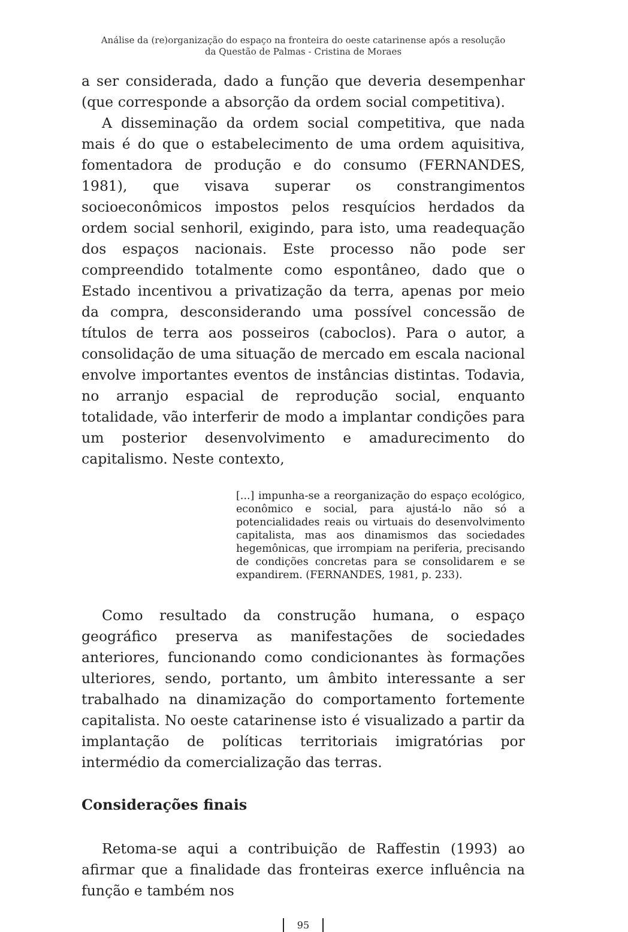Análise da (re)organização do espaço na fronteira do oeste catarinense após a resolução
da Questão de Palmas - Cristina de Moraes
a ser considerada, dado a função que deveria desempenhar (que corresponde a absorção da ordem social competitiva).
A disseminação da ordem social competitiva, que nada mais é do que o estabelecimento de uma ordem aquisitiva, fomentadora de produção e do consumo (FERNANDES, 1981), que visava superar os constrangimentos socioeconômicos impostos pelos resquícios herdados da ordem social senhoril, exigindo, para isto, uma readequação dos espaços nacionais. Este processo não pode ser compreendido totalmente como espontâneo, dado que o Estado incentivou a privatização da terra, apenas por meio da compra, desconsiderando uma possível concessão de títulos de terra aos posseiros (caboclos). Para o autor, a consolidação de uma situação de mercado em escala nacional envolve importantes eventos de instâncias distintas. Todavia, no arranjo espacial de reprodução social, enquanto totalidade, vão interferir de modo a implantar condições para um posterior desenvolvimento e amadurecimento do capitalismo. Neste contexto,
[...] impunha-se a reorganização do espaço ecológico, econômico e social, para ajustá-lo não só a potencialidades reais ou virtuais do desenvolvimento capitalista, mas aos dinamismos das sociedades hegemônicas, que irrompiam na periferia, precisando de condições concretas para se consolidarem e se expandirem. (FERNANDES, 1981, p. 233).
Como resultado da construção humana, o espaço geográfico preserva as manifestações de sociedades anteriores, funcionando como condicionantes às formações ulteriores, sendo, portanto, um âmbito interessante a ser trabalhado na dinamização do comportamento fortemente capitalista. No oeste catarinense isto é visualizado a partir da implantação de políticas territoriais imigratórias por intermédio da comercialização das terras.
Considerações finais
Retoma-se aqui a contribuição de Raffestin (1993) ao afirmar que a finalidade das fronteiras exerce influência na função e também nos
95